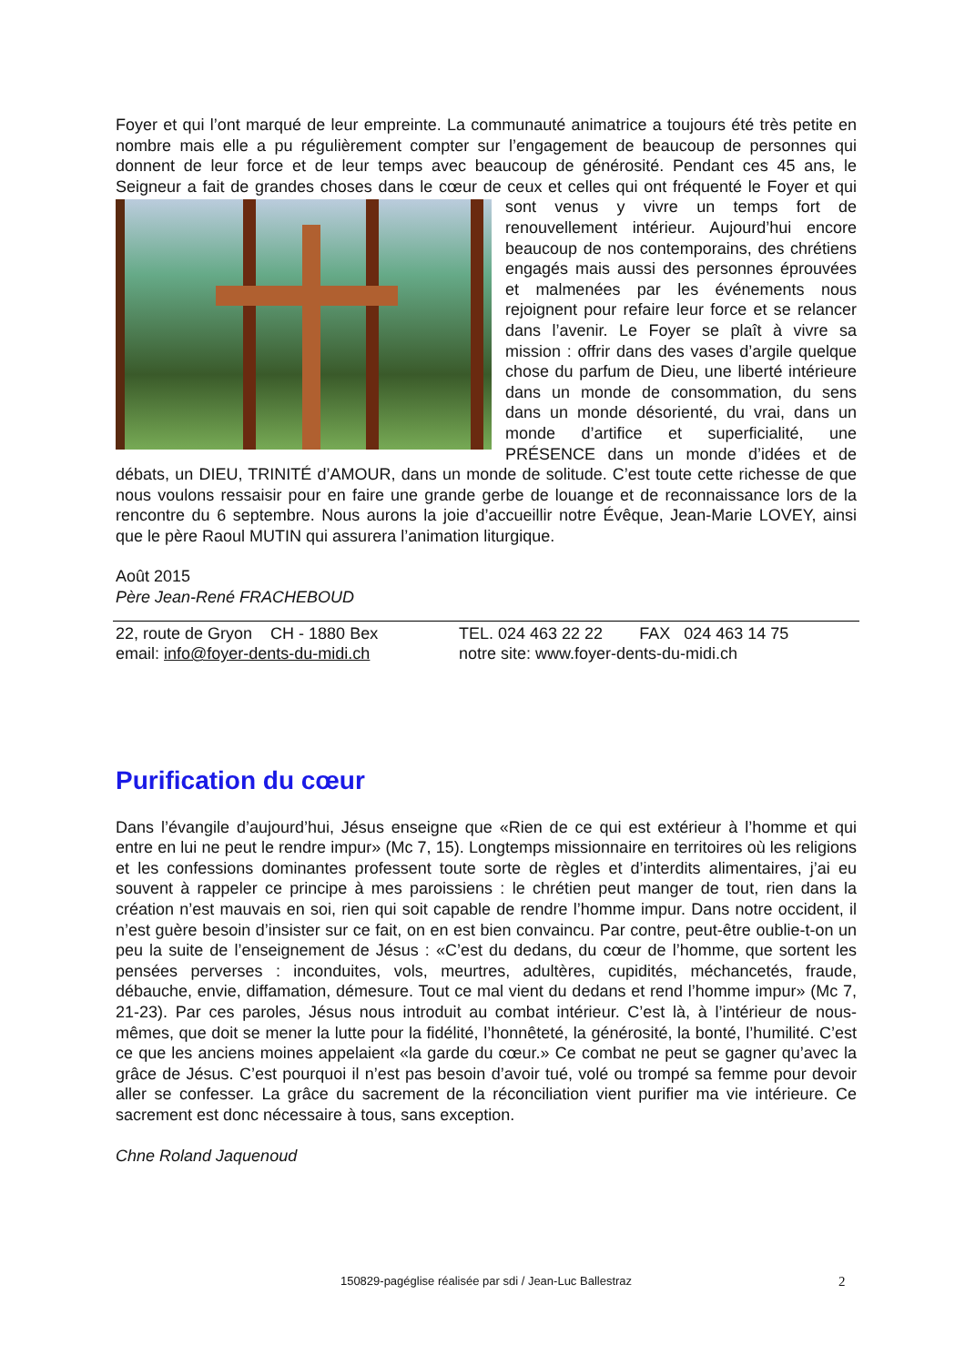Foyer et qui l’ont marqué de leur empreinte. La communauté animatrice a toujours été très petite en nombre mais elle a pu régulièrement compter sur l’engagement de beaucoup de personnes qui donnent de leur force et de leur temps avec beaucoup de générosité. Pendant ces 45 ans, le Seigneur a fait de grandes choses dans le cœur de ceux et celles qui ont fréquenté le Foyer et qui sont venus y vivre un temps fort de renouvellement intérieur. Aujourd’hui encore beaucoup de nos contemporains, des chrétiens engagés mais aussi des personnes éprouvées et malmenées par les événements nous rejoignent pour refaire leur force et se relancer dans l’avenir. Le Foyer se plaît à vivre sa mission : offrir dans des vases d’argile quelque chose du parfum de Dieu, une liberté intérieure dans un monde de consommation, du sens dans un monde désorienté, du vrai, dans un monde d’artifice et superficialité, une PRÉSENCE dans un monde d’idées et de débats, un DIEU, TRINITÉ d’AMOUR, dans un monde de solitude. C’est toute cette richesse de que nous voulons ressaisir pour en faire une grande gerbe de louange et de reconnaissance lors de la rencontre du 6 septembre. Nous aurons la joie d’accueillir notre Évêque, Jean-Marie LOVEY, ainsi que le père Raoul MUTIN qui assurera l’animation liturgique.
Août 2015
Père Jean-René FRACHEBOUD
22, route de Gryon CH - 1880 Bex TEL. 024 463 22 22 FAX 024 463 14 75
email: info@foyer-dents-du-midi.ch notre site: www.foyer-dents-du-midi.ch
Purification du cœur
Dans l’évangile d’aujourd’hui, Jésus enseigne que «Rien de ce qui est extérieur à l’homme et qui entre en lui ne peut le rendre impur» (Mc 7, 15). Longtemps missionnaire en territoires où les religions et les confessions dominantes professent toute sorte de règles et d’interdits alimentaires, j’ai eu souvent à rappeler ce principe à mes paroissiens : le chrétien peut manger de tout, rien dans la création n’est mauvais en soi, rien qui soit capable de rendre l’homme impur. Dans notre occident, il n’est guère besoin d’insister sur ce fait, on en est bien convaincu. Par contre, peut-être oublie-t-on un peu la suite de l’enseignement de Jésus : «C’est du dedans, du cœur de l’homme, que sortent les pensées perverses : inconduites, vols, meurtres, adultères, cupidités, méchancetés, fraude, débauche, envie, diffamation, démesure. Tout ce mal vient du dedans et rend l’homme impur» (Mc 7, 21-23). Par ces paroles, Jésus nous introduit au combat intérieur. C’est là, à l’intérieur de nous-mêmes, que doit se mener la lutte pour la fidélité, l’honnêteté, la générosité, la bonté, l’humilité. C’est ce que les anciens moines appelaient «la garde du cœur.» Ce combat ne peut se gagner qu’avec la grâce de Jésus. C’est pourquoi il n’est pas besoin d’avoir tué, volé ou trompé sa femme pour devoir aller se confesser. La grâce du sacrement de la réconciliation vient purifier ma vie intérieure. Ce sacrement est donc nécessaire à tous, sans exception.
Chne Roland Jaquenoud
150829-pagéglise réalisée par sdi / Jean-Luc Ballestraz 2